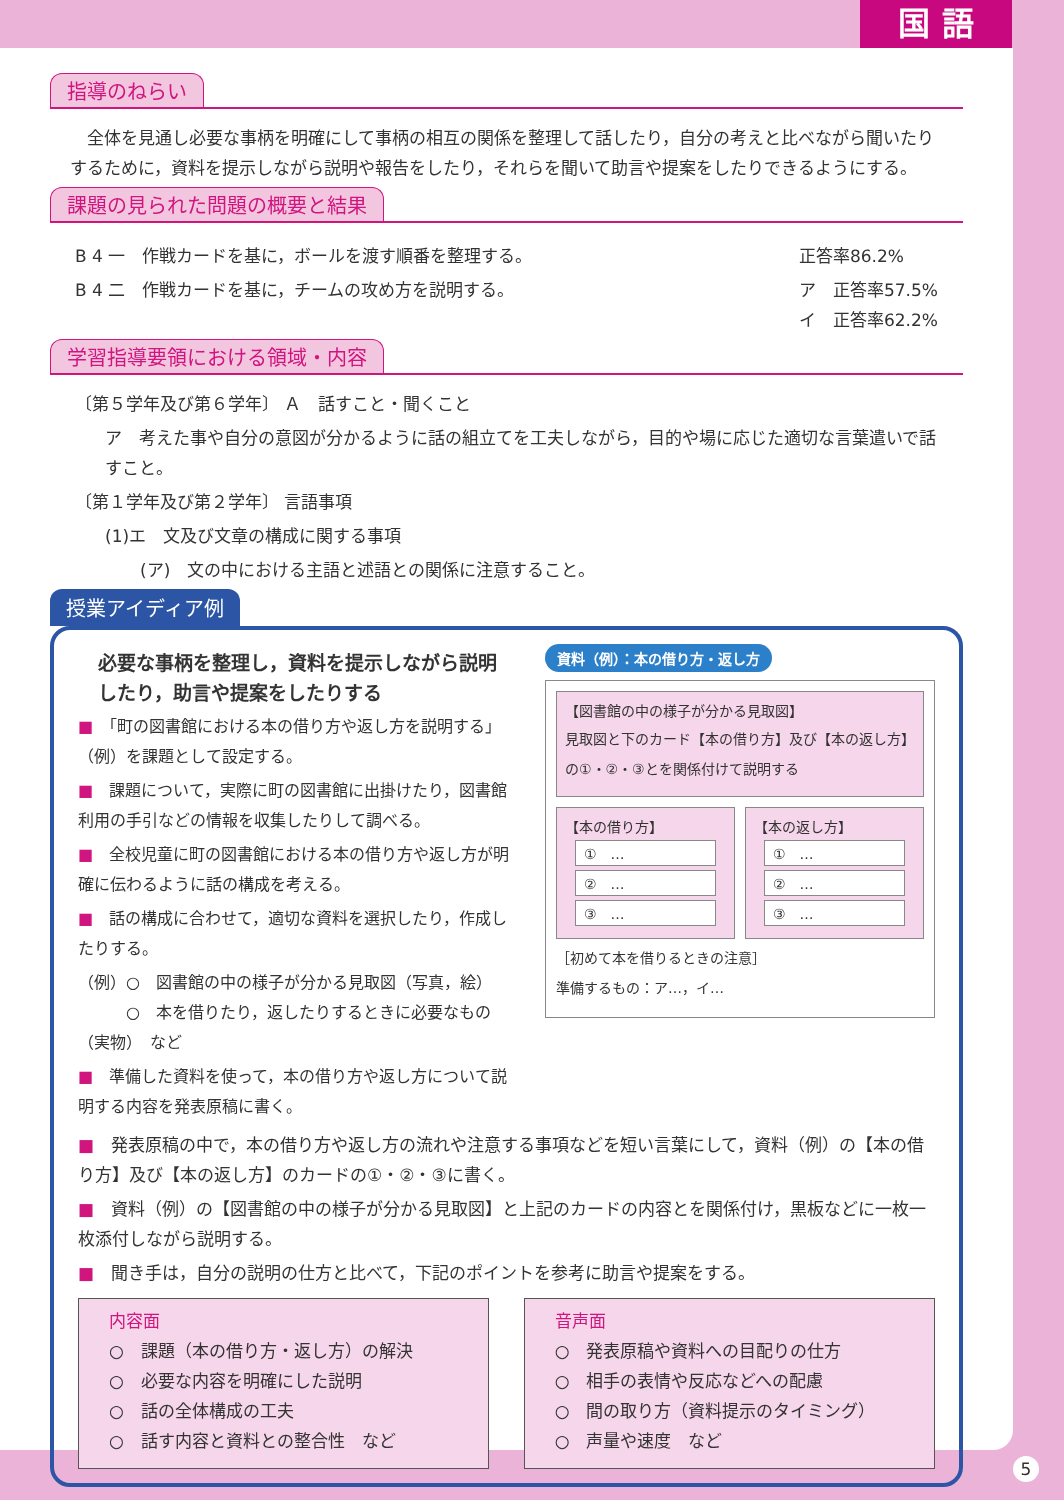国 語
指導のねらい
全体を見通し必要な事柄を明確にして事柄の相互の関係を整理して話したり，自分の考えと比べながら聞いたりするために，資料を提示しながら説明や報告をしたり，それらを聞いて助言や提案をしたりできるようにする。
課題の見られた問題の概要と結果
B 4 一　作戦カードを基に，ボールを渡す順番を整理する。
B 4 二　作戦カードを基に，チームの攻め方を説明する。
正答率86.2%
ア　正答率57.5%
イ　正答率62.2%
学習指導要領における領域・内容
〔第５学年及び第６学年〕 Ａ　話すこと・聞くこと
ア　考えた事や自分の意図が分かるように話の組立てを工夫しながら，目的や場に応じた適切な言葉遣いで話すこと。
〔第１学年及び第２学年〕 言語事項
(1)エ　文及び文章の構成に関する事項
(ア)　文の中における主語と述語との関係に注意すること。
授業アイディア例
必要な事柄を整理し，資料を提示しながら説明したり，助言や提案をしたりする
■　「町の図書館における本の借り方や返し方を説明する」（例）を課題として設定する。
■　課題について，実際に町の図書館に出掛けたり，図書館利用の手引などの情報を収集したりして調べる。
■　全校児童に町の図書館における本の借り方や返し方が明確に伝わるように話の構成を考える。
■　話の構成に合わせて，適切な資料を選択したり，作成したりする。
（例）○　図書館の中の様子が分かる見取図（写真，絵）
　　　○　本を借りたり，返したりするときに必要なもの（実物）　など
■　準備した資料を使って，本の借り方や返し方について説明する内容を発表原稿に書く。
資料（例）：本の借り方・返し方
【図書館の中の様子が分かる見取図】
見取図と下のカード【本の借り方】及び【本の返し方】の①・②・③とを関係付けて説明する
【本の借り方】
①　…
②　…
③　…
【本の返し方】
①　…
②　…
③　…
［初めて本を借りるときの注意］
準備するもの：ア…，イ…
■　発表原稿の中で，本の借り方や返し方の流れや注意する事項などを短い言葉にして，資料（例）の【本の借り方】及び【本の返し方】のカードの①・②・③に書く。
■　資料（例）の【図書館の中の様子が分かる見取図】と上記のカードの内容とを関係付け，黒板などに一枚一枚添付しながら説明する。
■　聞き手は，自分の説明の仕方と比べて，下記のポイントを参考に助言や提案をする。
内容面
○　課題（本の借り方・返し方）の解決
○　必要な内容を明確にした説明
○　話の全体構成の工夫
○　話す内容と資料との整合性　など
音声面
○　発表原稿や資料への目配りの仕方
○　相手の表情や反応などへの配慮
○　間の取り方（資料提示のタイミング）
○　声量や速度　など
5